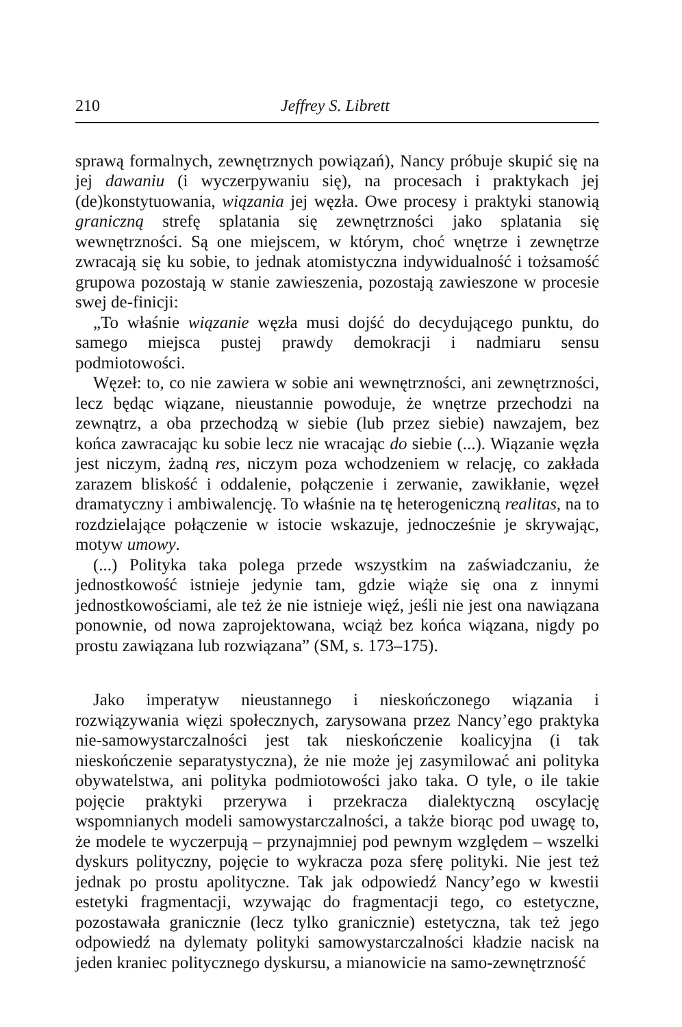210 Jeffrey S. Librett
sprawą formalnych, zewnętrznych powiązań), Nancy próbuje skupić się na jej dawaniu (i wyczerpywaniu się), na procesach i praktykach jej (de)konstytuowania, wiązania jej węzła. Owe procesy i praktyki stanowią graniczną strefę splatania się zewnętrzności jako splatania się wewnętrzności. Są one miejscem, w którym, choć wnętrze i zewnętrze zwracają się ku sobie, to jednak atomistyczna indywidualność i tożsamość grupowa pozostają w stanie zawieszenia, pozostają zawieszone w procesie swej de-finicji:
„To właśnie wiązanie węzła musi dojść do decydującego punktu, do samego miejsca pustej prawdy demokracji i nadmiaru sensu podmiotowości.
Węzeł: to, co nie zawiera w sobie ani wewnętrzności, ani zewnętrzności, lecz będąc wiązane, nieustannie powoduje, że wnętrze przechodzi na zewnątrz, a oba przechodzą w siebie (lub przez siebie) nawzajem, bez końca zawracając ku sobie lecz nie wracając do siebie (...). Wiązanie węzła jest niczym, żadną res, niczym poza wchodzeniem w relację, co zakłada zarazem bliskość i oddalenie, połączenie i zerwanie, zawikłanie, węzeł dramatyczny i ambiwalencję. To właśnie na tę heterogeniczną realitas, na to rozdzielające połączenie w istocie wskazuje, jednocześnie je skrywając, motyw umowy.
(...) Polityka taka polega przede wszystkim na zaświadczaniu, że jednostkowość istnieje jedynie tam, gdzie wiąże się ona z innymi jednostkowościami, ale też że nie istnieje więź, jeśli nie jest ona nawiązana ponownie, od nowa zaprojektowana, wciąż bez końca wiązana, nigdy po prostu zawiązana lub rozwiązana” (SM, s. 173–175).
Jako imperatyw nieustannego i nieskończonego wiązania i rozwiązywania więzi społecznych, zarysowana przez Nancy’ego praktyka nie-samowystarczalności jest tak nieskończenie koalicyjna (i tak nieskończenie separatystyczna), że nie może jej zasymilować ani polityka obywatelstwa, ani polityka podmiotowości jako taka. O tyle, o ile takie pojęcie praktyki przerywa i przekracza dialektyczną oscylację wspomnianych modeli samowystarczalności, a także biorąc pod uwagę to, że modele te wyczerpują – przynajmniej pod pewnym względem – wszelki dyskurs polityczny, pojęcie to wykracza poza sferę polityki. Nie jest też jednak po prostu apolityczne. Tak jak odpowiedź Nancy’ego w kwestii estetyki fragmentacji, wzywając do fragmentacji tego, co estetyczne, pozostawała granicznie (lecz tylko granicznie) estetyczna, tak też jego odpowiedź na dylematy polityki samowystarczalności kładzie nacisk na jeden kraniec politycznego dyskursu, a mianowicie na samo-zewnętrzność